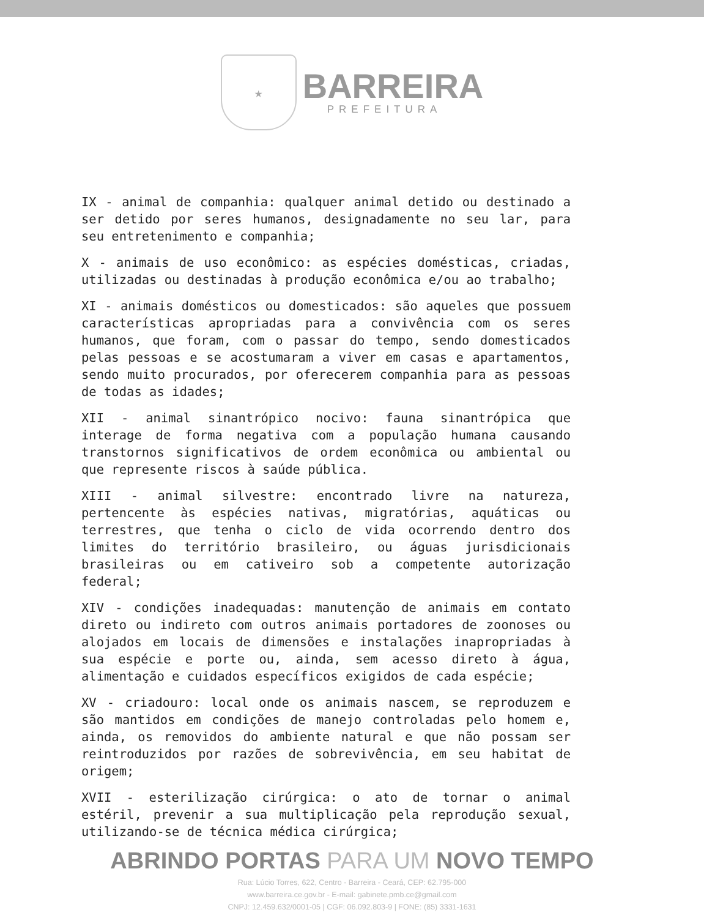★
BARREIRA
PREFEITURA
IX - animal de companhia: qualquer animal detido ou destinado a ser detido por seres humanos, designadamente no seu lar, para seu entretenimento e companhia;
X - animais de uso econômico: as espécies domésticas, criadas, utilizadas ou destinadas à produção econômica e/ou ao trabalho;
XI - animais domésticos ou domesticados: são aqueles que possuem características apropriadas para a convivência com os seres humanos, que foram, com o passar do tempo, sendo domesticados pelas pessoas e se acostumaram a viver em casas e apartamentos, sendo muito procurados, por oferecerem companhia para as pessoas de todas as idades;
XII - animal sinantrópico nocivo: fauna sinantrópica que interage de forma negativa com a população humana causando transtornos significativos de ordem econômica ou ambiental ou que represente riscos à saúde pública.
XIII - animal silvestre: encontrado livre na natureza, pertencente às espécies nativas, migratórias, aquáticas ou terrestres, que tenha o ciclo de vida ocorrendo dentro dos limites do território brasileiro, ou águas jurisdicionais brasileiras ou em cativeiro sob a competente autorização federal;
XIV - condições inadequadas: manutenção de animais em contato direto ou indireto com outros animais portadores de zoonoses ou alojados em locais de dimensões e instalações inapropriadas à sua espécie e porte ou, ainda, sem acesso direto à água, alimentação e cuidados específicos exigidos de cada espécie;
XV - criadouro: local onde os animais nascem, se reproduzem e são mantidos em condições de manejo controladas pelo homem e, ainda, os removidos do ambiente natural e que não possam ser reintroduzidos por razões de sobrevivência, em seu habitat de origem;
XVII - esterilização cirúrgica: o ato de tornar o animal estéril, prevenir a sua multiplicação pela reprodução sexual, utilizando-se de técnica médica cirúrgica;
ABRINDO PORTAS PARA UM NOVO TEMPO
Rua: Lúcio Torres, 622, Centro - Barreira - Ceará, CEP: 62.795-000
www.barreira.ce.gov.br - E-mail: gabinete.pmb.ce@gmail.com
CNPJ: 12.459.632/0001-05 | CGF: 06.092.803-9 | FONE: (85) 3331-1631